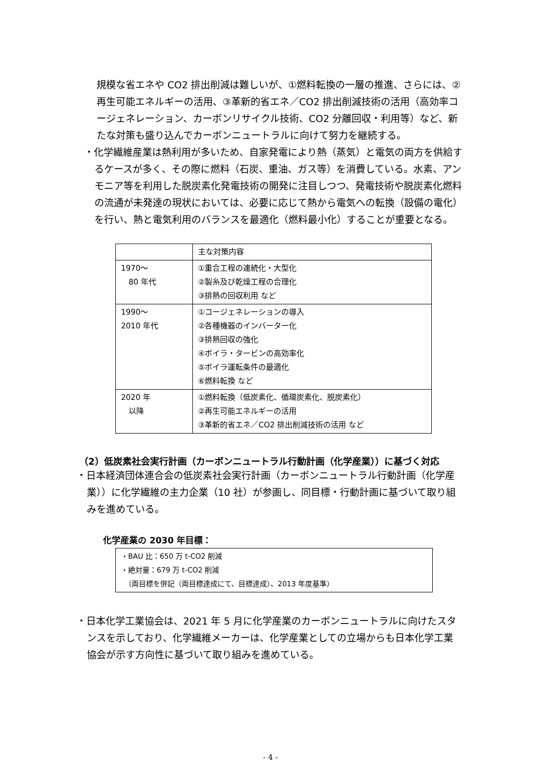規模な省エネや CO2 排出削減は難しいが、①燃料転換の一層の推進、さらには、②再生可能エネルギーの活用、③革新的省エネ／CO2 排出削減技術の活用（高効率コージェネレーション、カーボンリサイクル技術、CO2 分離回収・利用等）など、新たな対策も盛り込んでカーボンニュートラルに向けて努力を継続する。
・化学繊維産業は熱利用が多いため、自家発電により熱（蒸気）と電気の両方を供給するケースが多く、その際に燃料（石炭、重油、ガス等）を消費している。水素、アンモニア等を利用した脱炭素化発電技術の開発に注目しつつ、発電技術や脱炭素化燃料の流通が未発達の現状においては、必要に応じて熱から電気への転換（設備の電化）を行い、熱と電気利用のバランスを最適化（燃料最小化）することが重要となる。
| | 主な対策内容 |
| 1970～ 80 年代 | ①重合工程の連続化・大型化 ②製糸及び乾燥工程の合理化 ③排熱の回収利用 など |
| 1990～ 2010 年代 | ①コージェネレーションの導入 ②各種機器のインバーター化 ③排熱回収の強化 ④ボイラ・タービンの高効率化 ⑤ボイラ運転条件の最適化 ⑥燃料転換 など |
| 2020 年 以降 | ①燃料転換（低炭素化、循環炭素化、脱炭素化） ②再生可能エネルギーの活用 ③革新的省エネ／CO2 排出削減技術の活用 など |
（2）低炭素社会実行計画（カーボンニュートラル行動計画（化学産業））に基づく対応
・日本経済団体連合会の低炭素社会実行計画（カーボンニュートラル行動計画（化学産業））に化学繊維の主力企業（10 社）が参画し、同目標・行動計画に基づいて取り組みを進めている。
化学産業の 2030 年目標：
・BAU 比：650 万 t-CO2 削減
・絶対量：679 万 t-CO2 削減
　（両目標を併記（両目標達成にて、目標達成）、2013 年度基準）
・日本化学工業協会は、2021 年 5 月に化学産業のカーボンニュートラルに向けたスタンスを示しており、化学繊維メーカーは、化学産業としての立場からも日本化学工業協会が示す方向性に基づいて取り組みを進めている。
- 4 -